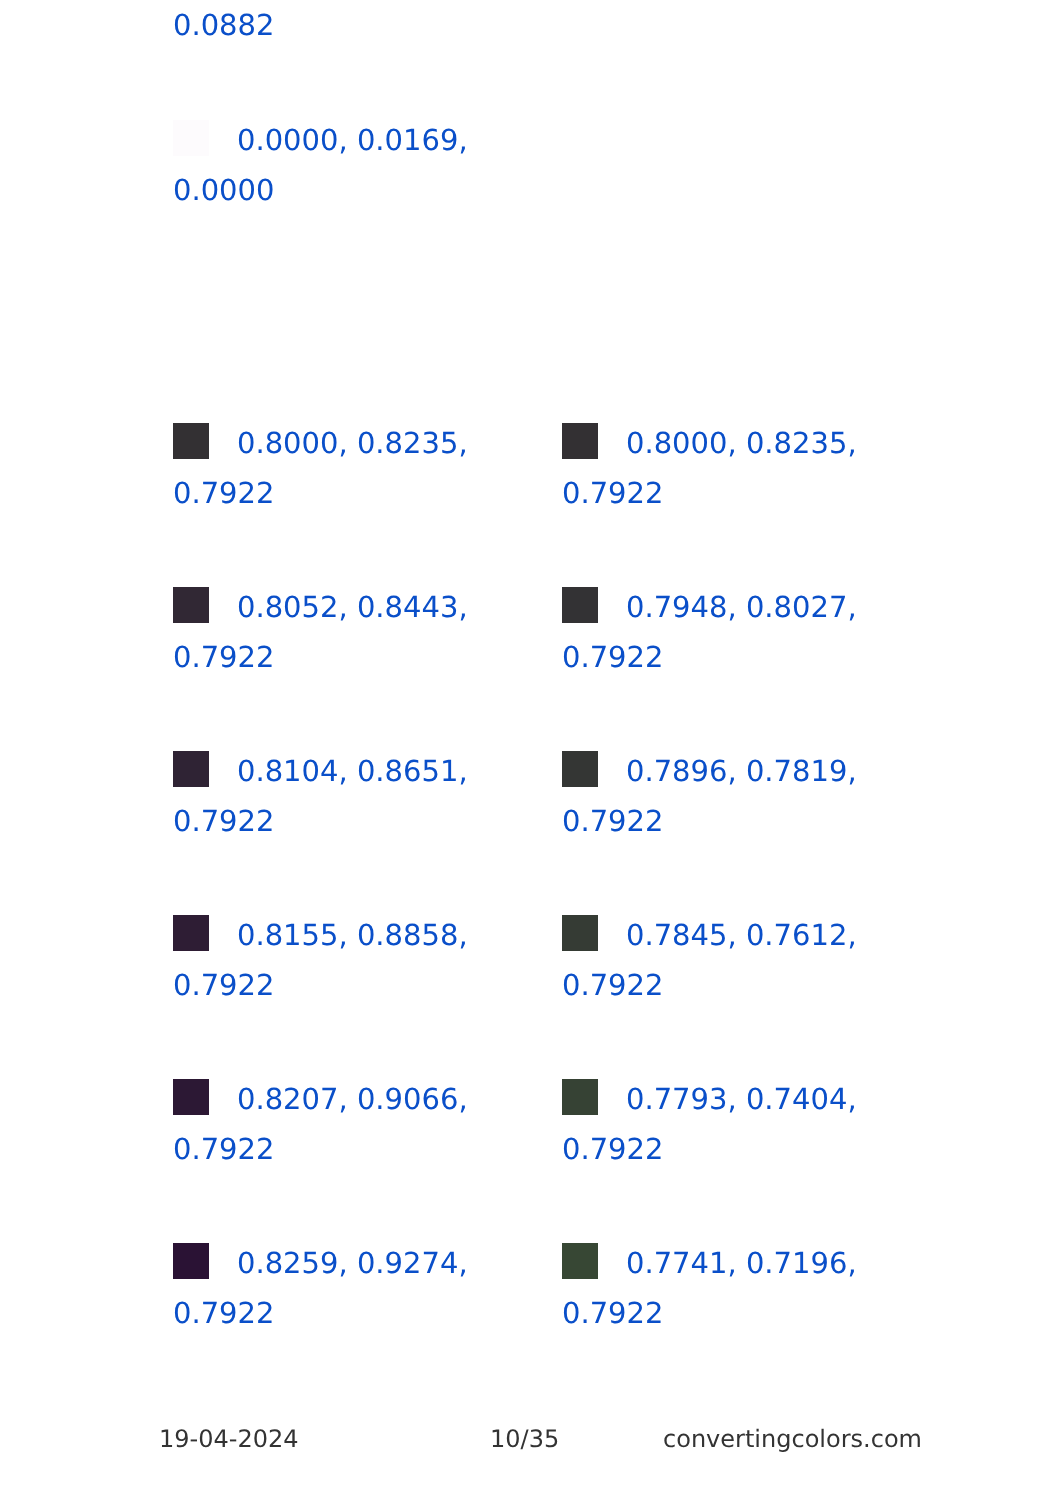0.0882
0.0000, 0.0169, 0.0000
0.8000, 0.8235, 0.7922
0.8000, 0.8235, 0.7922
0.8052, 0.8443, 0.7922
0.7948, 0.8027, 0.7922
0.8104, 0.8651, 0.7922
0.7896, 0.7819, 0.7922
0.8155, 0.8858, 0.7922
0.7845, 0.7612, 0.7922
0.8207, 0.9066, 0.7922
0.7793, 0.7404, 0.7922
0.8259, 0.9274, 0.7922
0.7741, 0.7196, 0.7922
19-04-2024 10/35 convertingcolors.com